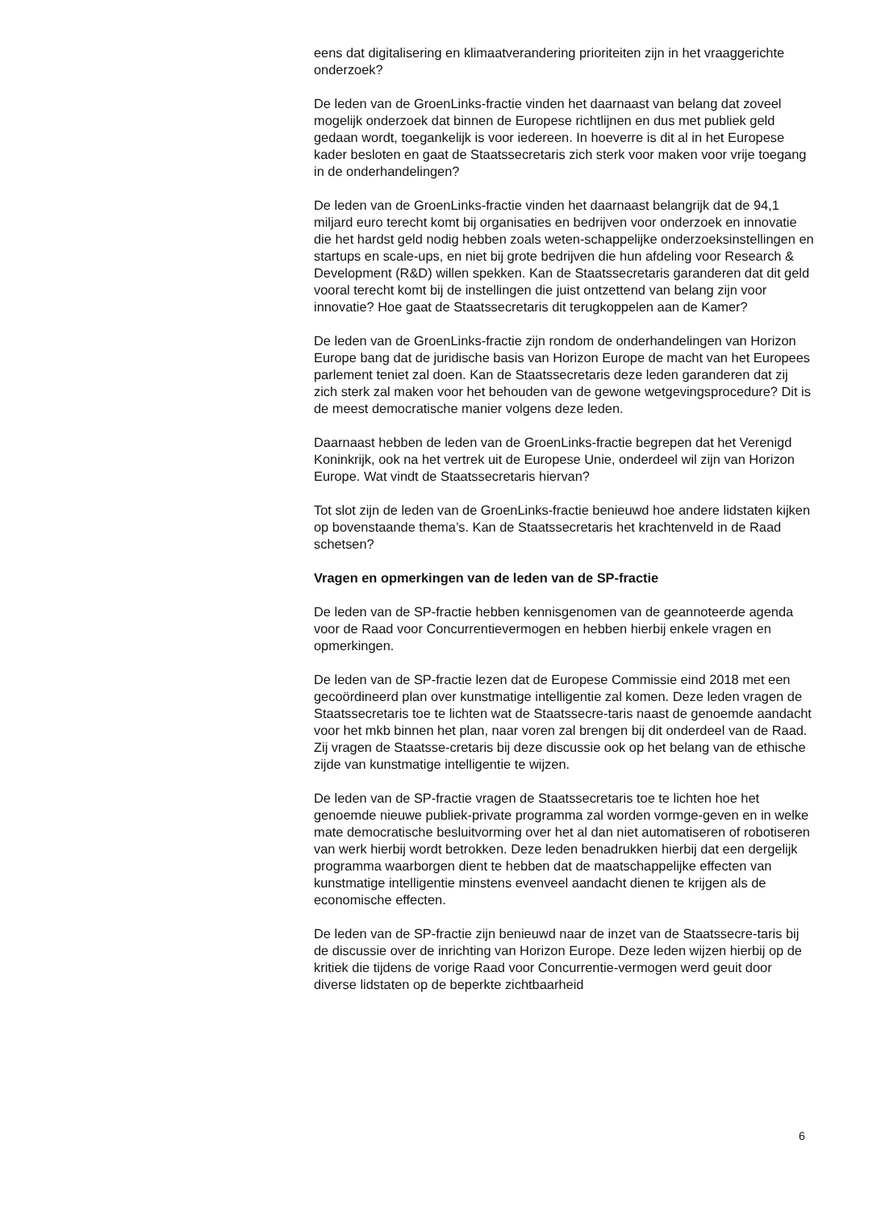eens dat digitalisering en klimaatverandering prioriteiten zijn in het vraaggerichte onderzoek?
De leden van de GroenLinks-fractie vinden het daarnaast van belang dat zoveel mogelijk onderzoek dat binnen de Europese richtlijnen en dus met publiek geld gedaan wordt, toegankelijk is voor iedereen. In hoeverre is dit al in het Europese kader besloten en gaat de Staatssecretaris zich sterk voor maken voor vrije toegang in de onderhandelingen?
De leden van de GroenLinks-fractie vinden het daarnaast belangrijk dat de 94,1 miljard euro terecht komt bij organisaties en bedrijven voor onderzoek en innovatie die het hardst geld nodig hebben zoals weten-schappelijke onderzoeksinstellingen en startups en scale-ups, en niet bij grote bedrijven die hun afdeling voor Research & Development (R&D) willen spekken. Kan de Staatssecretaris garanderen dat dit geld vooral terecht komt bij de instellingen die juist ontzettend van belang zijn voor innovatie? Hoe gaat de Staatssecretaris dit terugkoppelen aan de Kamer?
De leden van de GroenLinks-fractie zijn rondom de onderhandelingen van Horizon Europe bang dat de juridische basis van Horizon Europe de macht van het Europees parlement teniet zal doen. Kan de Staatssecretaris deze leden garanderen dat zij zich sterk zal maken voor het behouden van de gewone wetgevingsprocedure? Dit is de meest democratische manier volgens deze leden.
Daarnaast hebben de leden van de GroenLinks-fractie begrepen dat het Verenigd Koninkrijk, ook na het vertrek uit de Europese Unie, onderdeel wil zijn van Horizon Europe. Wat vindt de Staatssecretaris hiervan?
Tot slot zijn de leden van de GroenLinks-fractie benieuwd hoe andere lidstaten kijken op bovenstaande thema’s. Kan de Staatssecretaris het krachtenveld in de Raad schetsen?
Vragen en opmerkingen van de leden van de SP-fractie
De leden van de SP-fractie hebben kennisgenomen van de geannoteerde agenda voor de Raad voor Concurrentievermogen en hebben hierbij enkele vragen en opmerkingen.
De leden van de SP-fractie lezen dat de Europese Commissie eind 2018 met een gecoördineerd plan over kunstmatige intelligentie zal komen. Deze leden vragen de Staatssecretaris toe te lichten wat de Staatssecre-taris naast de genoemde aandacht voor het mkb binnen het plan, naar voren zal brengen bij dit onderdeel van de Raad. Zij vragen de Staatsse-cretaris bij deze discussie ook op het belang van de ethische zijde van kunstmatige intelligentie te wijzen.
De leden van de SP-fractie vragen de Staatssecretaris toe te lichten hoe het genoemde nieuwe publiek-private programma zal worden vormge-geven en in welke mate democratische besluitvorming over het al dan niet automatiseren of robotiseren van werk hierbij wordt betrokken. Deze leden benadrukken hierbij dat een dergelijk programma waarborgen dient te hebben dat de maatschappelijke effecten van kunstmatige intelligentie minstens evenveel aandacht dienen te krijgen als de economische effecten.
De leden van de SP-fractie zijn benieuwd naar de inzet van de Staatssecre-taris bij de discussie over de inrichting van Horizon Europe. Deze leden wijzen hierbij op de kritiek die tijdens de vorige Raad voor Concurrentie-vermogen werd geuit door diverse lidstaten op de beperkte zichtbaarheid
6